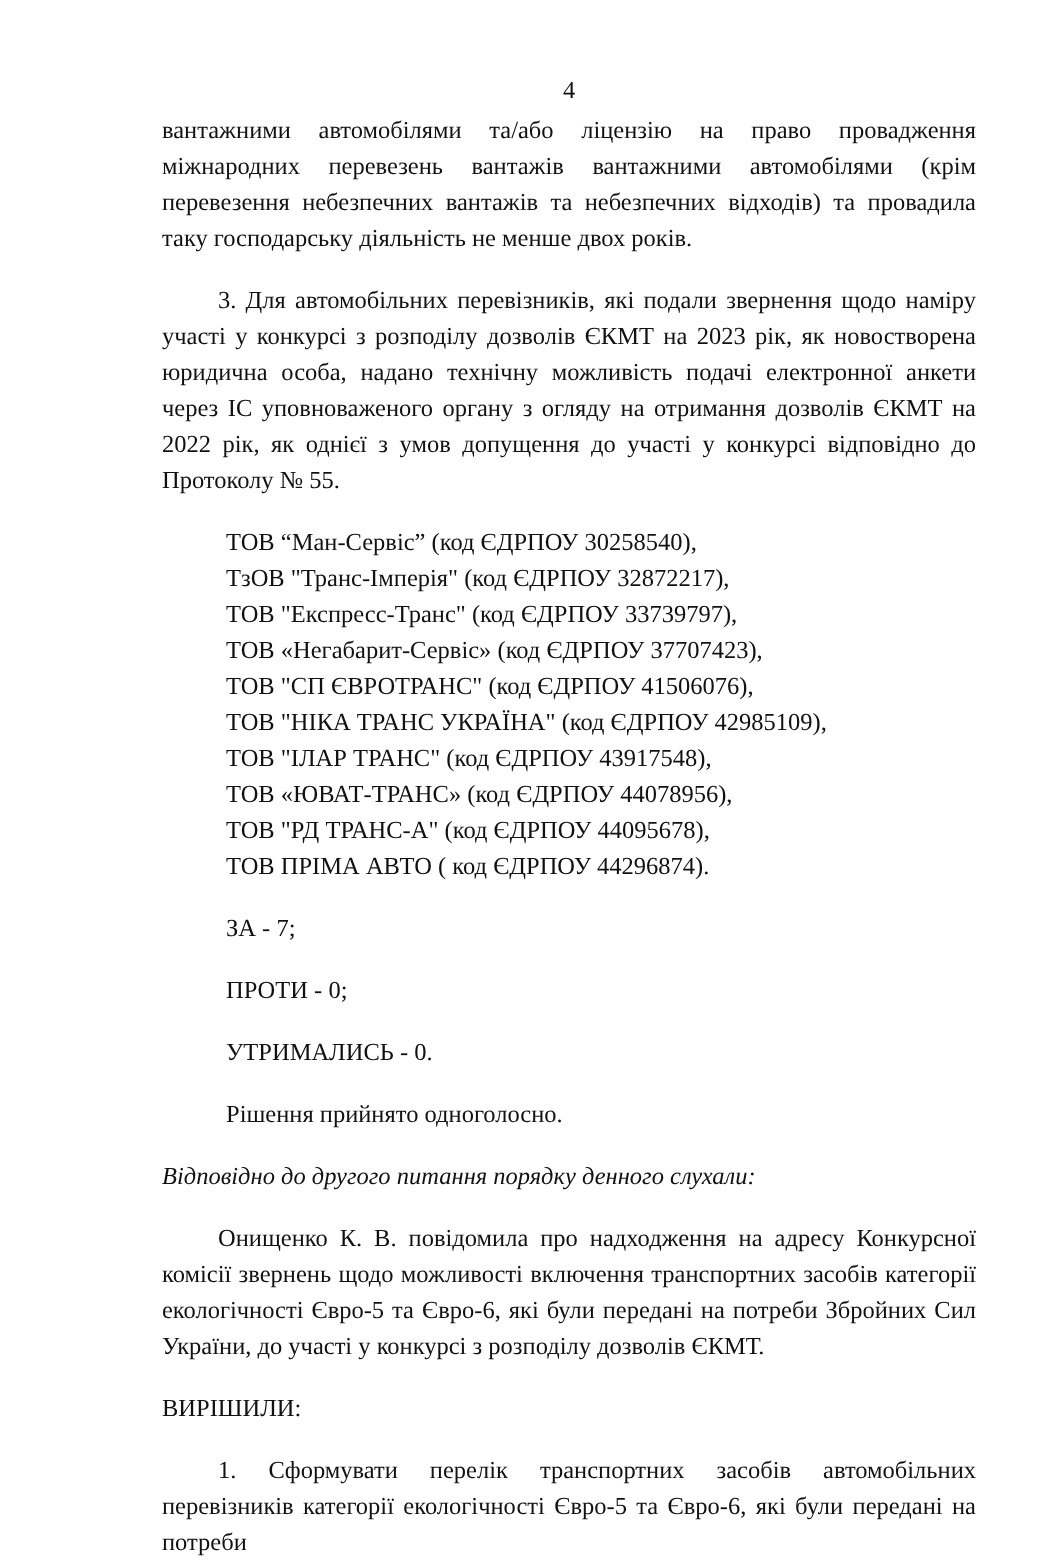4
вантажними автомобілями та/або ліцензію на право провадження міжнародних перевезень вантажів вантажними автомобілями (крім перевезення небезпечних вантажів та небезпечних відходів) та провадила таку господарську діяльність не менше двох років.
3. Для автомобільних перевізників, які подали звернення щодо наміру участі у конкурсі з розподілу дозволів ЄКМТ на 2023 рік, як новостворена юридична особа, надано технічну можливість подачі електронної анкети через ІС уповноваженого органу з огляду на отримання дозволів ЄКМТ на 2022 рік, як однієї з умов допущення до участі у конкурсі відповідно до Протоколу № 55.
ТОВ “Ман-Сервіс” (код ЄДРПОУ 30258540),
ТзОВ "Транс-Імперія" (код ЄДРПОУ 32872217),
ТОВ "Експресс-Транс" (код ЄДРПОУ 33739797),
ТОВ «Негабарит-Сервіс» (код ЄДРПОУ 37707423),
ТОВ "СП ЄВРОТРАНС" (код ЄДРПОУ 41506076),
ТОВ "НІКА ТРАНС УКРАЇНА" (код ЄДРПОУ 42985109),
ТОВ "ІЛАР ТРАНС" (код ЄДРПОУ 43917548),
ТОВ «ЮВАТ-ТРАНС» (код ЄДРПОУ 44078956),
ТОВ "РД ТРАНС-А" (код ЄДРПОУ 44095678),
ТОВ ПРІМА АВТО ( код ЄДРПОУ 44296874).
ЗА - 7;
ПРОТИ - 0;
УТРИМАЛИСЬ - 0.
Рішення прийнято одноголосно.
Відповідно до другого питання порядку денного слухали:
Онищенко К. В. повідомила про надходження на адресу Конкурсної комісії звернень щодо можливості включення транспортних засобів категорії екологічності Євро-5 та Євро-6, які були передані на потреби Збройних Сил України, до участі у конкурсі з розподілу дозволів ЄКМТ.
ВИРІШИЛИ:
1. Сформувати перелік транспортних засобів автомобільних перевізників категорії екологічності Євро-5 та Євро-6, які були передані на потреби